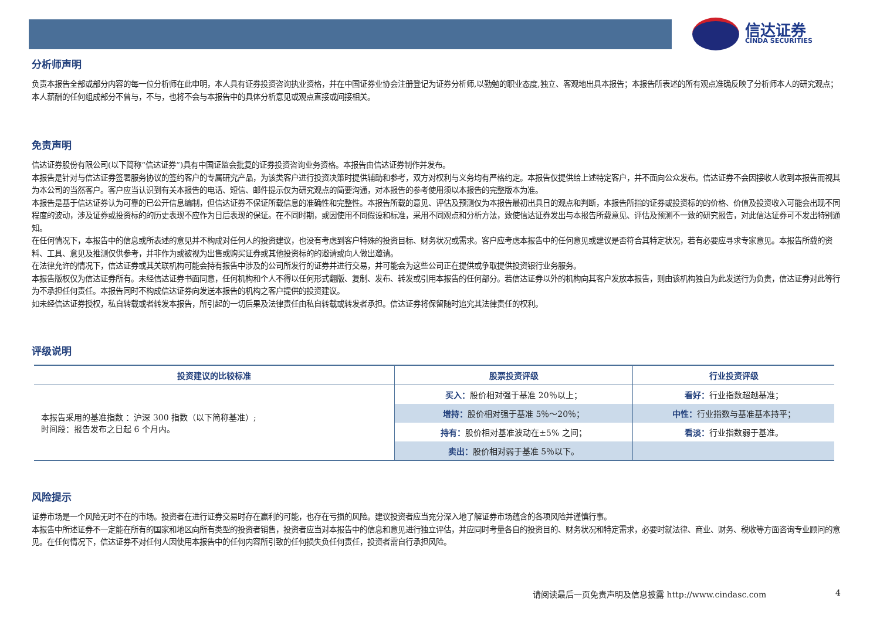信达证券
CINDA SECURITIES
分析师声明
负责本报告全部或部分内容的每一位分析师在此申明，本人具有证券投资咨询执业资格，并在中国证券业协会注册登记为证券分析师,以勤勉的职业态度,独立、客观地出具本报告；本报告所表述的所有观点准确反映了分析师本人的研究观点；本人薪酬的任何组成部分不曾与，不与，也将不会与本报告中的具体分析意见或观点直接或间接相关。
免责声明
信达证券股份有限公司(以下简称“信达证券”)具有中国证监会批复的证券投资咨询业务资格。本报告由信达证券制作并发布。
本报告是针对与信达证券签署服务协议的签约客户的专属研究产品，为该类客户进行投资决策时提供辅助和参考，双方对权利与义务均有严格约定。本报告仅提供给上述特定客户，并不面向公众发布。信达证券不会因接收人收到本报告而视其为本公司的当然客户。客户应当认识到有关本报告的电话、短信、邮件提示仅为研究观点的简要沟通，对本报告的参考使用须以本报告的完整版本为准。
本报告是基于信达证券认为可靠的已公开信息编制，但信达证券不保证所载信息的准确性和完整性。本报告所载的意见、评估及预测仅为本报告最初出具日的观点和判断，本报告所指的证券或投资标的的价格、价值及投资收入可能会出现不同程度的波动，涉及证券或投资标的的历史表现不应作为日后表现的保证。在不同时期，或因使用不同假设和标准，采用不同观点和分析方法，致使信达证券发出与本报告所载意见、评估及预测不一致的研究报告，对此信达证券可不发出特别通知。
在任何情况下，本报告中的信息或所表述的意见并不构成对任何人的投资建议，也没有考虑到客户特殊的投资目标、财务状况或需求。客户应考虑本报告中的任何意见或建议是否符合其特定状况，若有必要应寻求专家意见。本报告所载的资料、工具、意见及推测仅供参考，并非作为或被视为出售或购买证券或其他投资标的的邀请或向人做出邀请。
在法律允许的情况下，信达证券或其关联机构可能会持有报告中涉及的公司所发行的证券并进行交易，并可能会为这些公司正在提供或争取提供投资银行业务服务。
本报告版权仅为信达证券所有。未经信达证券书面同意，任何机构和个人不得以任何形式翻版、复制、发布、转发或引用本报告的任何部分。若信达证券以外的机构向其客户发放本报告，则由该机构独自为此发送行为负责，信达证券对此等行为不承担任何责任。本报告同时不构成信达证券向发送本报告的机构之客户提供的投资建议。
如未经信达证券授权，私自转载或者转发本报告，所引起的一切后果及法律责任由私自转载或转发者承担。信达证券将保留随时追究其法律责任的权利。
评级说明
| 投资建议的比较标准 | 股票投资评级 | 行业投资评级 |
| --- | --- | --- |
| 本报告采用的基准指数 ：沪深 300 指数（以下简称基准）; 时间段：报告发布之日起 6 个月内。 | 买入： 股价相对强于基准 20％以上； | 看好： 行业指数超越基准； |
| | 增持： 股价相对强于基准 5％～20％； | 中性： 行业指数与基准基本持平； |
| | 持有： 股价相对基准波动在±5% 之间； | 看淡： 行业指数弱于基准。 |
| | 卖出： 股价相对弱于基准 5％以下。 | |
风险提示
证券市场是一个风险无时不在的市场。投资者在进行证券交易时存在赢利的可能，也存在亏损的风险。建议投资者应当充分深入地了解证券市场蕴含的各项风险并谨慎行事。
本报告中所述证券不一定能在所有的国家和地区向所有类型的投资者销售，投资者应当对本报告中的信息和意见进行独立评估，并应同时考量各自的投资目的、财务状况和特定需求，必要时就法律、商业、财务、税收等方面咨询专业顾问的意见。在任何情况下，信达证券不对任何人因使用本报告中的任何内容所引致的任何损失负任何责任，投资者需自行承担风险。
请阅读最后一页免责声明及信息披露 http://www.cindasc.com
4